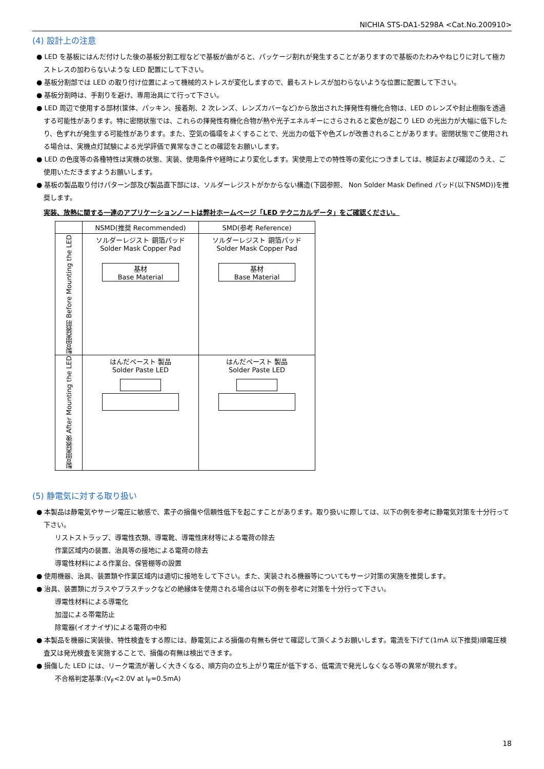NICHIA STS-DA1-5298A <Cat.No.200910>
(4) 設計上の注意
● LED を基板にはんだ付けした後の基板分割工程などで基板が曲がると、パッケージ割れが発生することがありますので基板のたわみやねじりに対して極カストレスの加わらないような LED 配置にして下さい。
● 基板分割部では LED の取り付け位置によって機械的ストレスが変化しますので、最もストレスが加わらないような位置に配置して下さい。
● 基板分割時は、手割りを避け、専用治具にて行って下さい。
● LED 周辺で使用する部材(筐体、パッキン、接着剤、2 次レンズ、レンズカバーなど)から放出された揮発性有機化合物は、LED のレンズや封止樹脂を透過する可能性があります。特に密閉状態では、これらの揮発性有機化合物が熱や光子エネルギーにさらされると変色が起こり LED の光出力が大幅に低下したり、色ずれが発生する可能性があります。また、空気の循環をよくすることで、光出力の低下や色ズレが改善されることがあります。密閉状態でご使用される場合は、実機点灯試験による光学評価で異常なきことの確認をお願いします。
● LED の色度等の各種特性は実機の状態、実装、使用条件や経時により変化します。実使用上での特性等の変化につきましては、検証および確認のうえ、ご使用いただきますようお願いします。
● 基板の製品取り付けパターン部及び製品直下部には、ソルダーレジストがかからない構造(下図参照、 Non Solder Mask Defined パッド(以下NSMD))を推奨します。
実装、放熱に関する一連のアプリケーションノートは弊社ホームページ「LED テクニカルデータ」をご確認ください。
| | NSMD(推奨 Recommended) | SMD(参考 Reference) |
| --- | --- | --- |
| 製品実装前 Before Mounting the LED | ソルダーレジスト 銅箔パッド Solder Mask Copper Pad 基材 Base Material | ソルダーレジスト 銅箔パッド Solder Mask Copper Pad 基材 Base Material |
| 製品実装後 After Mounting the LED | はんだペースト 製品 Solder Paste LED | はんだペースト 製品 Solder Paste LED |
(5) 静電気に対する取り扱い
● 本製品は静電気やサージ電圧に敏感で、素子の損傷や信頼性低下を起こすことがあります。取り扱いに際しては、以下の例を参考に静電気対策を十分行って下さい。
リストストラップ、導電性衣類、導電靴、導電性床材等による電荷の除去
作業区域内の装置、治具等の接地による電荷の除去
導電性材料による作業台、保管棚等の設置
● 使用機器、治具、装置類や作業区域内は適切に接地をして下さい。また、実装される機器等についてもサージ対策の実施を推奨します。
● 治具、装置類にガラスやプラスチックなどの絶縁体を使用される場合は以下の例を参考に対策を十分行って下さい。
導電性材料による導電化
加湿による帯電防止
除電器(イオナイザ)による電荷の中和
● 本製品を機器に実装後、特性検査をする際には、静電気による損傷の有無も併せて確認して頂くようお願いします。電流を下げて(1mA 以下推奨)順電圧検査又は発光検査を実施することで、損傷の有無は検出できます。
● 損傷した LED には、リーク電流が著しく大きくなる、順方向の立ち上がり電圧が低下する、低電流で発光しなくなる等の異常が現れます。
不合格判定基準:(V<sub>F</sub><2.0V at I<sub>F</sub>=0.5mA)
18